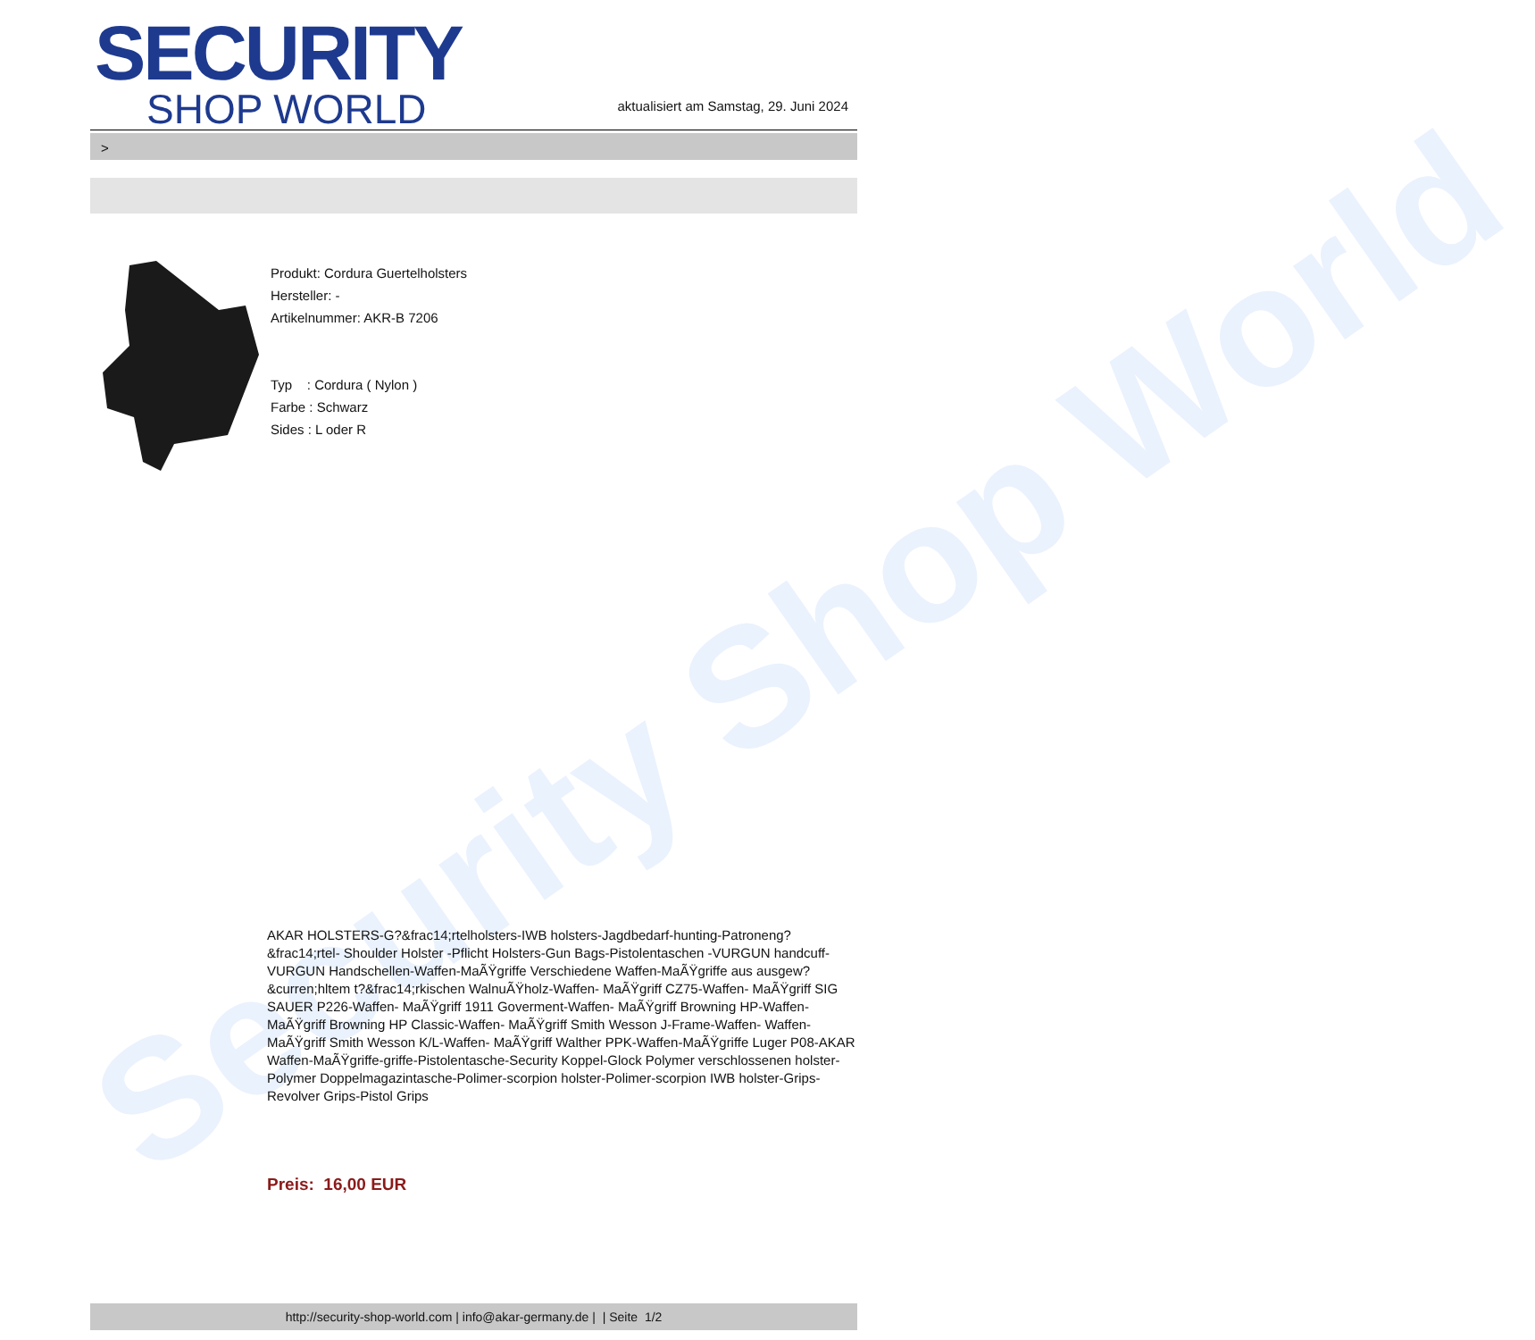Security Shop World
SECURITY
SHOP WORLD
aktualisiert am Samstag, 29. Juni 2024
>
Produkt: Cordura Guertelholsters
Hersteller: -
Artikelnummer: AKR-B 7206
Typ : Cordura ( Nylon )
Farbe : Schwarz
Sides : L oder R
AKAR HOLSTERS-G?&frac14;rtelholsters-IWB holsters-Jagdbedarf-hunting-Patroneng?&frac14;rtel- Shoulder Holster -Pflicht Holsters-Gun Bags-Pistolentaschen -VURGUN handcuff-VURGUN Handschellen-Waffen-MaÃŸgriffe Verschiedene Waffen-MaÃŸgriffe aus ausgew?&curren;hltem t?&frac14;rkischen WalnuÃŸholz-Waffen- MaÃŸgriff CZ75-Waffen- MaÃŸgriff SIG SAUER P226-Waffen- MaÃŸgriff 1911 Goverment-Waffen- MaÃŸgriff Browning HP-Waffen- MaÃŸgriff Browning HP Classic-Waffen- MaÃŸgriff Smith Wesson J-Frame-Waffen- Waffen- MaÃŸgriff Smith Wesson K/L-Waffen- MaÃŸgriff Walther PPK-Waffen-MaÃŸgriffe Luger P08-AKAR Waffen-MaÃŸgriffe-griffe-Pistolentasche-Security Koppel-Glock Polymer verschlossenen holster-Polymer Doppelmagazintasche-Polimer-scorpion holster-Polimer-scorpion IWB holster-Grips-Revolver Grips-Pistol Grips
Preis: 16,00 EUR
http://security-shop-world.com | info@akar-germany.de | | Seite 1/2